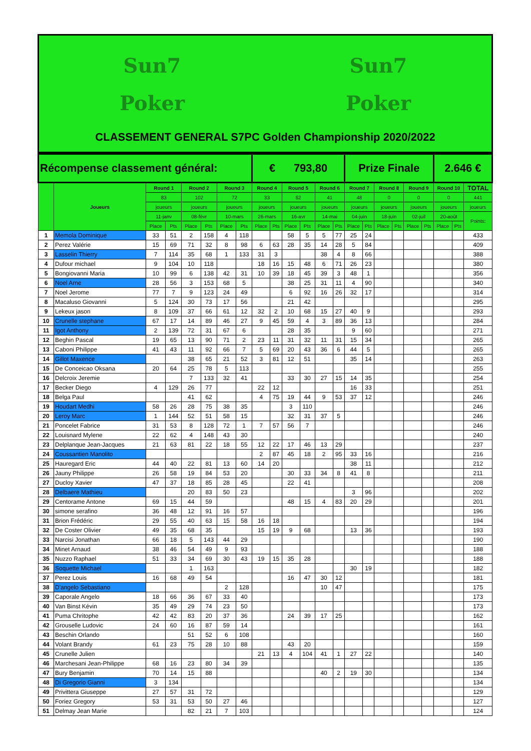Sun7
Poker
Sun7
Poker
CLASSEMENT GENERAL S7PC Golden Championship 2020/2022
| Récompense classement général: | | | | | | | | € 793,80 | | | | | | Prize Finale | | | | | | 2.646 € | | |
| | Joueurs | Round 1 | | Round 2 | | Round 3 | | Round 4 | | Round 5 | | Round 6 | | Round 7 | | Round 8 | | Round 9 | | Round 10 | | TOTAL |
| | | 83 | | 102 | | 72 | | 33 | | 62 | | 41 | | 48 | | 0 | | 0 | | 0 | | 441 |
| | | joueurs | | joueurs | | joueurs | | joueurs | | joueurs | | joueurs | | joueurs | | joueurs | | joueurs | | joueurs | | joueurs |
| | | 11-janv | | 08-févr | | 10-mars | | 26-mars | | 16-avr | | 14-mai | | 04-juin | | 18-juin | | 02-juil | | 20-août | | Points: |
| | | Place | Pts | Place | Pts | Place | Pts | Place | Pts | Place | Pts | Place | Pts | Place | Pts | Place | Pts | Place | Pts | Place | Pts | |
| 1 | Memola Dominique | 33 | 51 | 2 | 158 | 4 | 118 | | | 58 | 5 | 5 | 77 | 25 | 24 | | | | | | | 433 |
| 2 | Perez Valérie | 15 | 69 | 71 | 32 | 8 | 98 | 6 | 63 | 28 | 35 | 14 | 28 | 5 | 84 | | | | | | | 409 |
| 3 | Lasselin Thierry | 7 | 114 | 35 | 68 | 1 | 133 | 31 | 3 | | | 38 | 4 | 8 | 66 | | | | | | | 388 |
| 4 | Dufour michael | 9 | 104 | 10 | 118 | | | 18 | 16 | 15 | 48 | 6 | 71 | 26 | 23 | | | | | | | 380 |
| 5 | Bongiovanni Maria | 10 | 99 | 6 | 138 | 42 | 31 | 10 | 39 | 18 | 45 | 39 | 3 | 48 | 1 | | | | | | | 356 |
| 6 | Noel Arne | 28 | 56 | 3 | 153 | 68 | 5 | | | 38 | 25 | 31 | 11 | 4 | 90 | | | | | | | 340 |
| 7 | Noel Jerome | 77 | 7 | 9 | 123 | 24 | 49 | | | 6 | 92 | 16 | 26 | 32 | 17 | | | | | | | 314 |
| 8 | Macaluso Giovanni | 5 | 124 | 30 | 73 | 17 | 56 | | | 21 | 42 | | | | | | | | | | | 295 |
| 9 | Lekeux jason | 8 | 109 | 37 | 66 | 61 | 12 | 32 | 2 | 10 | 68 | 15 | 27 | 40 | 9 | | | | | | | 293 |
| 10 | Crunelle stephane | 67 | 17 | 14 | 89 | 46 | 27 | 9 | 45 | 59 | 4 | 3 | 89 | 36 | 13 | | | | | | | 284 |
| 11 | Igot Anthony | 2 | 139 | 72 | 31 | 67 | 6 | | | 28 | 35 | | | 9 | 60 | | | | | | | 271 |
| 12 | Beghin Pascal | 19 | 65 | 13 | 90 | 71 | 2 | 23 | 11 | 31 | 32 | 11 | 31 | 15 | 34 | | | | | | | 265 |
| 13 | Caboni Philippe | 41 | 43 | 11 | 92 | 66 | 7 | 5 | 69 | 20 | 43 | 36 | 6 | 44 | 5 | | | | | | | 265 |
| 14 | Gillot Maxence | | | 38 | 65 | 21 | 52 | 3 | 81 | 12 | 51 | | | 35 | 14 | | | | | | | 263 |
| 15 | De Conceicao Oksana | 20 | 64 | 25 | 78 | 5 | 113 | | | | | | | | | | | | | | | 255 |
| 16 | Delcroix Jeremie | | | 7 | 133 | 32 | 41 | | | 33 | 30 | 27 | 15 | 14 | 35 | | | | | | | 254 |
| 17 | Becker Diego | 4 | 129 | 26 | 77 | | | 22 | 12 | | | | | 16 | 33 | | | | | | | 251 |
| 18 | Belga Paul | | | 41 | 62 | | | 4 | 75 | 19 | 44 | 9 | 53 | 37 | 12 | | | | | | | 246 |
| 19 | Houdart Medhi | 58 | 26 | 28 | 75 | 38 | 35 | | | 3 | 110 | | | | | | | | | | | 246 |
| 20 | Leroy Marc | 1 | 144 | 52 | 51 | 58 | 15 | | | 32 | 31 | 37 | 5 | | | | | | | | | 246 |
| 21 | Poncelet Fabrice | 31 | 53 | 8 | 128 | 72 | 1 | 7 | 57 | 56 | 7 | | | | | | | | | | | 246 |
| 22 | Louisnard Mylene | 22 | 62 | 4 | 148 | 43 | 30 | | | | | | | | | | | | | | | 240 |
| 23 | Delplanque Jean-Jacques | 21 | 63 | 81 | 22 | 18 | 55 | 12 | 22 | 17 | 46 | 13 | 29 | | | | | | | | | 237 |
| 24 | Coussantien Manolito | | | | | | | 2 | 87 | 45 | 18 | 2 | 95 | 33 | 16 | | | | | | | 216 |
| 25 | Hauregard Eric | 44 | 40 | 22 | 81 | 13 | 60 | 14 | 20 | | | | | 38 | 11 | | | | | | | 212 |
| 26 | Jauny Philippe | 26 | 58 | 19 | 84 | 53 | 20 | | | 30 | 33 | 34 | 8 | 41 | 8 | | | | | | | 211 |
| 27 | Ducloy Xavier | 47 | 37 | 18 | 85 | 28 | 45 | | | 22 | 41 | | | | | | | | | | | 208 |
| 28 | Delbaere Mathieu | | | 20 | 83 | 50 | 23 | | | | | | | 3 | 96 | | | | | | | 202 |
| 29 | Centorame Antone | 69 | 15 | 44 | 59 | | | | | 48 | 15 | 4 | 83 | 20 | 29 | | | | | | | 201 |
| 30 | simone serafino | 36 | 48 | 12 | 91 | 16 | 57 | | | | | | | | | | | | | | | 196 |
| 31 | Brion Frédéric | 29 | 55 | 40 | 63 | 15 | 58 | 16 | 18 | | | | | | | | | | | | | 194 |
| 32 | De Coster Olivier | 49 | 35 | 68 | 35 | | | 15 | 19 | 9 | 68 | | | 13 | 36 | | | | | | | 193 |
| 33 | Narcisi Jonathan | 66 | 18 | 5 | 143 | 44 | 29 | | | | | | | | | | | | | | | 190 |
| 34 | Minet Arnaud | 38 | 46 | 54 | 49 | 9 | 93 | | | | | | | | | | | | | | | 188 |
| 35 | Nuzzo Raphael | 51 | 33 | 34 | 69 | 30 | 43 | 19 | 15 | 35 | 28 | | | | | | | | | | | 188 |
| 36 | Soquette Michael | | | 1 | 163 | | | | | | | | | 30 | 19 | | | | | | | 182 |
| 37 | Perez Louis | 16 | 68 | 49 | 54 | | | | | 16 | 47 | 30 | 12 | | | | | | | | | 181 |
| 38 | D'angelo Sebastiano | | | | | 2 | 128 | | | | | 10 | 47 | | | | | | | | | 175 |
| 39 | Caporale Angelo | 18 | 66 | 36 | 67 | 33 | 40 | | | | | | | | | | | | | | | 173 |
| 40 | Van Binst Kévin | 35 | 49 | 29 | 74 | 23 | 50 | | | | | | | | | | | | | | | 173 |
| 41 | Puma Chritophe | 42 | 42 | 83 | 20 | 37 | 36 | | | 24 | 39 | 17 | 25 | | | | | | | | | 162 |
| 42 | Grouselle Ludovic | 24 | 60 | 16 | 87 | 59 | 14 | | | | | | | | | | | | | | | 161 |
| 43 | Beschin Orlando | | | 51 | 52 | 6 | 108 | | | | | | | | | | | | | | | 160 |
| 44 | Volant Brandy | 61 | 23 | 75 | 28 | 10 | 88 | | | 43 | 20 | | | | | | | | | | | 159 |
| 45 | Crunelle Julien | | | | | | | 21 | 13 | 4 | 104 | 41 | 1 | 27 | 22 | | | | | | | 140 |
| 46 | Marchesani Jean-Philippe | 68 | 16 | 23 | 80 | 34 | 39 | | | | | | | | | | | | | | | 135 |
| 47 | Bury Benjamin | 70 | 14 | 15 | 88 | | | | | | | 40 | 2 | 19 | 30 | | | | | | | 134 |
| 48 | Di Gregorio Gianni | 3 | 134 | | | | | | | | | | | | | | | | | | | 134 |
| 49 | Privittera Giuseppe | 27 | 57 | 31 | 72 | | | | | | | | | | | | | | | | | 129 |
| 50 | Foriez Gregory | 53 | 31 | 53 | 50 | 27 | 46 | | | | | | | | | | | | | | | 127 |
| 51 | Delmay Jean Marie | | | 82 | 21 | 7 | 103 | | | | | | | | | | | | | | | 124 |